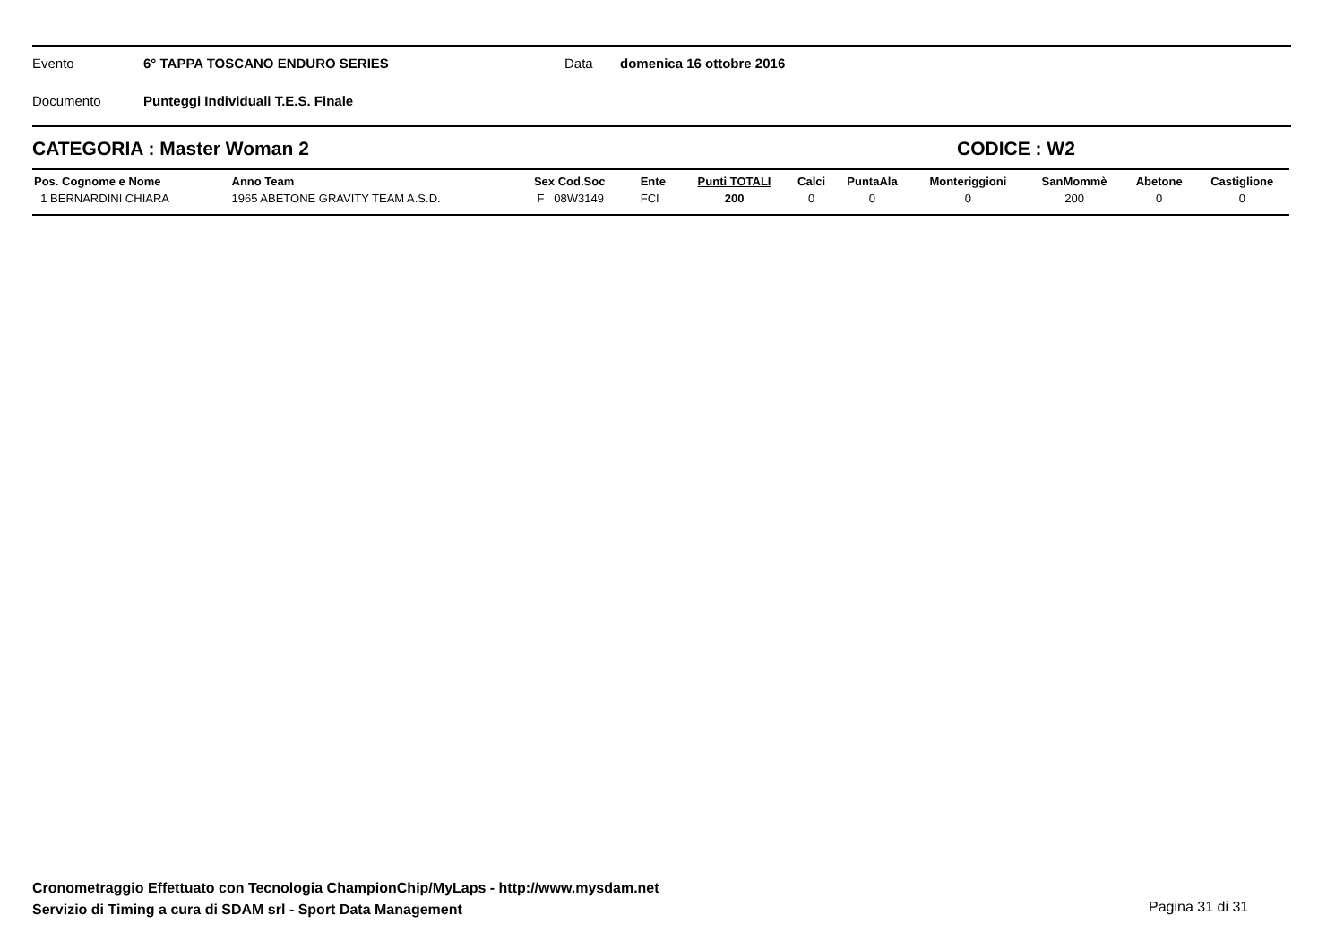Evento 6° TAPPA TOSCANO ENDURO SERIES Data domenica 16 ottobre 2016
Documento Punteggi Individuali T.E.S. Finale
CATEGORIA : Master Woman 2 CODICE : W2
| Pos. Cognome e Nome | Anno Team | Sex Cod.Soc | Ente | Punti TOTALI | Calci | PuntaAla | Monteriggioni | SanMommè | Abetone | Castiglione |
| --- | --- | --- | --- | --- | --- | --- | --- | --- | --- | --- |
| 1 BERNARDINI CHIARA | 1965 ABETONE GRAVITY TEAM A.S.D. | F 08W3149 | FCI | 200 | 0 | 0 | 0 | 200 | 0 | 0 |
Cronometraggio Effettuato con Tecnologia ChampionChip/MyLaps - http://www.mysdam.net
Servizio di Timing a cura di SDAM srl - Sport Data Management
Pagina 31 di 31